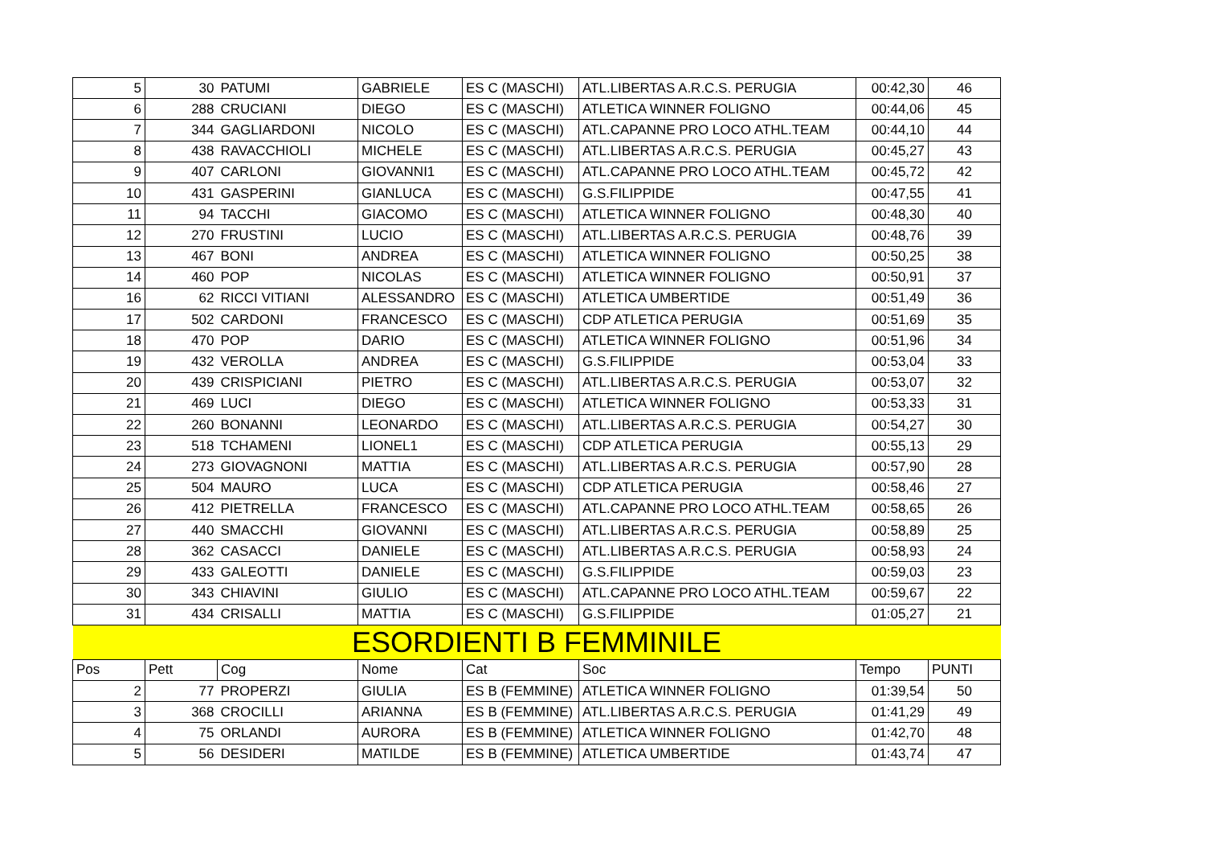| 5 | 30 | PATUMI | GABRIELE | ES C (MASCHI) | ATL.LIBERTAS A.R.C.S. PERUGIA | 00:42,30 | 46 |
| 6 | 288 | CRUCIANI | DIEGO | ES C (MASCHI) | ATLETICA WINNER FOLIGNO | 00:44,06 | 45 |
| 7 | 344 | GAGLIARDONI | NICOLO | ES C (MASCHI) | ATL.CAPANNE PRO LOCO ATHL.TEAM | 00:44,10 | 44 |
| 8 | 438 | RAVACCHIOLI | MICHELE | ES C (MASCHI) | ATL.LIBERTAS A.R.C.S. PERUGIA | 00:45,27 | 43 |
| 9 | 407 | CARLONI | GIOVANNI1 | ES C (MASCHI) | ATL.CAPANNE PRO LOCO ATHL.TEAM | 00:45,72 | 42 |
| 10 | 431 | GASPERINI | GIANLUCA | ES C (MASCHI) | G.S.FILIPPIDE | 00:47,55 | 41 |
| 11 | 94 | TACCHI | GIACOMO | ES C (MASCHI) | ATLETICA WINNER FOLIGNO | 00:48,30 | 40 |
| 12 | 270 | FRUSTINI | LUCIO | ES C (MASCHI) | ATL.LIBERTAS A.R.C.S. PERUGIA | 00:48,76 | 39 |
| 13 | 467 | BONI | ANDREA | ES C (MASCHI) | ATLETICA WINNER FOLIGNO | 00:50,25 | 38 |
| 14 | 460 | POP | NICOLAS | ES C (MASCHI) | ATLETICA WINNER FOLIGNO | 00:50,91 | 37 |
| 16 | 62 | RICCI VITIANI | ALESSANDRO | ES C (MASCHI) | ATLETICA UMBERTIDE | 00:51,49 | 36 |
| 17 | 502 | CARDONI | FRANCESCO | ES C (MASCHI) | CDP ATLETICA PERUGIA | 00:51,69 | 35 |
| 18 | 470 | POP | DARIO | ES C (MASCHI) | ATLETICA WINNER FOLIGNO | 00:51,96 | 34 |
| 19 | 432 | VEROLLA | ANDREA | ES C (MASCHI) | G.S.FILIPPIDE | 00:53,04 | 33 |
| 20 | 439 | CRISPICIANI | PIETRO | ES C (MASCHI) | ATL.LIBERTAS A.R.C.S. PERUGIA | 00:53,07 | 32 |
| 21 | 469 | LUCI | DIEGO | ES C (MASCHI) | ATLETICA WINNER FOLIGNO | 00:53,33 | 31 |
| 22 | 260 | BONANNI | LEONARDO | ES C (MASCHI) | ATL.LIBERTAS A.R.C.S. PERUGIA | 00:54,27 | 30 |
| 23 | 518 | TCHAMENI | LIONEL1 | ES C (MASCHI) | CDP ATLETICA PERUGIA | 00:55,13 | 29 |
| 24 | 273 | GIOVAGNONI | MATTIA | ES C (MASCHI) | ATL.LIBERTAS A.R.C.S. PERUGIA | 00:57,90 | 28 |
| 25 | 504 | MAURO | LUCA | ES C (MASCHI) | CDP ATLETICA PERUGIA | 00:58,46 | 27 |
| 26 | 412 | PIETRELLA | FRANCESCO | ES C (MASCHI) | ATL.CAPANNE PRO LOCO ATHL.TEAM | 00:58,65 | 26 |
| 27 | 440 | SMACCHI | GIOVANNI | ES C (MASCHI) | ATL.LIBERTAS A.R.C.S. PERUGIA | 00:58,89 | 25 |
| 28 | 362 | CASACCI | DANIELE | ES C (MASCHI) | ATL.LIBERTAS A.R.C.S. PERUGIA | 00:58,93 | 24 |
| 29 | 433 | GALEOTTI | DANIELE | ES C (MASCHI) | G.S.FILIPPIDE | 00:59,03 | 23 |
| 30 | 343 | CHIAVINI | GIULIO | ES C (MASCHI) | ATL.CAPANNE PRO LOCO ATHL.TEAM | 00:59,67 | 22 |
| 31 | 434 | CRISALLI | MATTIA | ES C (MASCHI) | G.S.FILIPPIDE | 01:05,27 | 21 |
| ESORDIENTI B FEMMINILE | | | | | | | |
| Pos | Pett | Cog | Nome | Cat | Soc | Tempo | PUNTI |
| 2 | 77 | PROPERZI | GIULIA | ES B (FEMMINE) | ATLETICA WINNER FOLIGNO | 01:39,54 | 50 |
| 3 | 368 | CROCILLI | ARIANNA | ES B (FEMMINE) | ATL.LIBERTAS A.R.C.S. PERUGIA | 01:41,29 | 49 |
| 4 | 75 | ORLANDI | AURORA | ES B (FEMMINE) | ATLETICA WINNER FOLIGNO | 01:42,70 | 48 |
| 5 | 56 | DESIDERI | MATILDE | ES B (FEMMINE) | ATLETICA UMBERTIDE | 01:43,74 | 47 |